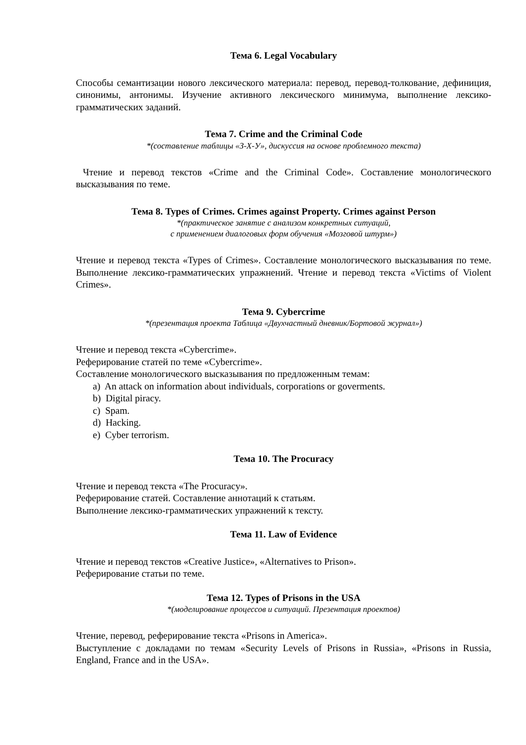Тема 6. Legal Vocabulary
Способы семантизации нового лексического материала: перевод, перевод-толкование, дефиниция, синонимы, антонимы. Изучение активного лексического минимума, выполнение лексико-грамматических заданий.
Тема 7. Crime and the Criminal Code
*(составление таблицы «З-Х-У», дискуссия на основе проблемного текста)
Чтение и перевод текстов «Crime and the Criminal Code». Составление монологического высказывания по теме.
Тема 8. Types of Crimes. Crimes against Property. Crimes against Person
*(практическое занятие с анализом конкретных ситуаций,
с применением диалоговых форм обучения «Мозговой штурм»)
Чтение и перевод текста «Types of Crimes». Составление монологического высказывания по теме. Выполнение лексико-грамматических упражнений. Чтение и перевод текста «Victims of Violent Crimes».
Тема 9. Cybercrime
*(презентация проекта Таблица «Двухчастный дневник/Бортовой журнал»)
Чтение и перевод текста «Cybercrime».
Реферирование статей по теме «Cybercrime».
Составление монологического высказывания по предложенным темам:
a) An attack on information about individuals, corporations or goverments.
b) Digital piracy.
c) Spam.
d) Hacking.
e) Cyber terrorism.
Тема 10. The Procuracy
Чтение и перевод текста «The Procuracy».
Реферирование статей. Составление аннотаций к статьям.
Выполнение лексико-грамматических упражнений к тексту.
Тема 11. Law of Evidence
Чтение и перевод текстов «Creative Justice», «Alternatives to Prison».
Реферирование статьи по теме.
Тема 12. Types of Prisons in the USA
*(моделирование процессов и ситуаций. Презентация проектов)
Чтение, перевод, реферирование текста «Prisons in America».
Выступление с докладами по темам «Security Levels of Prisons in Russia», «Prisons in Russia, England, France and in the USA».